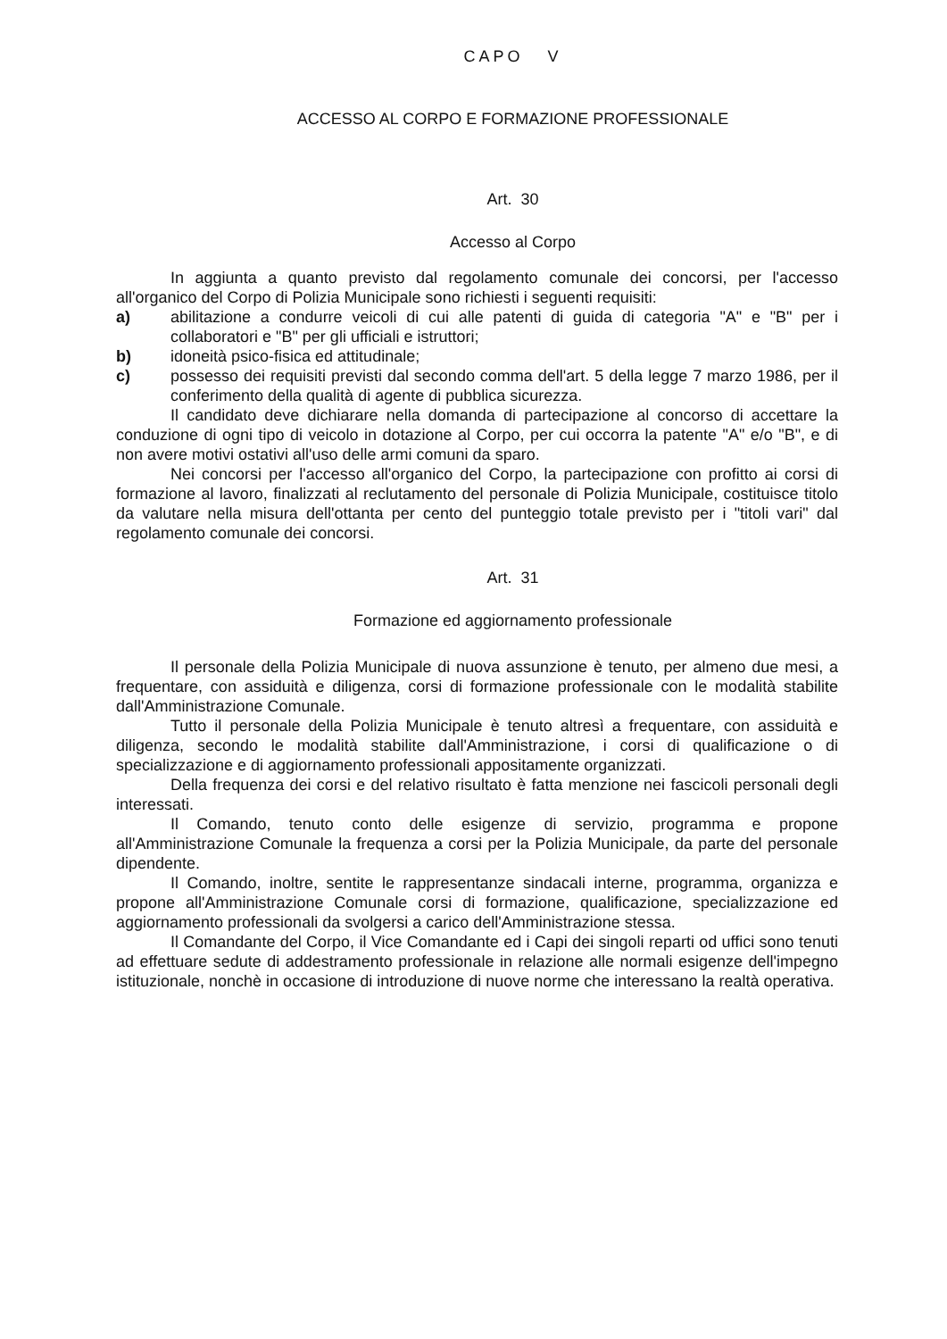CAPO V
ACCESSO AL CORPO E FORMAZIONE PROFESSIONALE
Art. 30
Accesso al Corpo
In aggiunta a quanto previsto dal regolamento comunale dei concorsi, per l'accesso all'organico del Corpo di Polizia Municipale sono richiesti i seguenti requisiti:
a) abilitazione a condurre veicoli di cui alle patenti di guida di categoria "A" e "B" per i collaboratori e "B" per gli ufficiali e istruttori;
b) idoneità psico-fisica ed attitudinale;
c) possesso dei requisiti previsti dal secondo comma dell'art. 5 della legge 7 marzo 1986, per il conferimento della qualità di agente di pubblica sicurezza.
Il candidato deve dichiarare nella domanda di partecipazione al concorso di accettare la conduzione di ogni tipo di veicolo in dotazione al Corpo, per cui occorra la patente "A" e/o "B", e di non avere motivi ostativi all'uso delle armi comuni da sparo.
Nei concorsi per l'accesso all'organico del Corpo, la partecipazione con profitto ai corsi di formazione al lavoro, finalizzati al reclutamento del personale di Polizia Municipale, costituisce titolo da valutare nella misura dell'ottanta per cento del punteggio totale previsto per i "titoli vari" dal regolamento comunale dei concorsi.
Art. 31
Formazione ed aggiornamento professionale
Il personale della Polizia Municipale di nuova assunzione è tenuto, per almeno due mesi, a frequentare, con assiduità e diligenza, corsi di formazione professionale con le modalità stabilite dall'Amministrazione Comunale.
Tutto il personale della Polizia Municipale è tenuto altresì a frequentare, con assiduità e diligenza, secondo le modalità stabilite dall'Amministrazione, i corsi di qualificazione o di specializzazione e di aggiornamento professionali appositamente organizzati.
Della frequenza dei corsi e del relativo risultato è fatta menzione nei fascicoli personali degli interessati.
Il Comando, tenuto conto delle esigenze di servizio, programma e propone all'Amministrazione Comunale la frequenza a corsi per la Polizia Municipale, da parte del personale dipendente.
Il Comando, inoltre, sentite le rappresentanze sindacali interne, programma, organizza e propone all'Amministrazione Comunale corsi di formazione, qualificazione, specializzazione ed aggiornamento professionali da svolgersi a carico dell'Amministrazione stessa.
Il Comandante del Corpo, il Vice Comandante ed i Capi dei singoli reparti od uffici sono tenuti ad effettuare sedute di addestramento professionale in relazione alle normali esigenze dell'impegno istituzionale, nonchè in occasione di introduzione di nuove norme che interessano la realtà operativa.